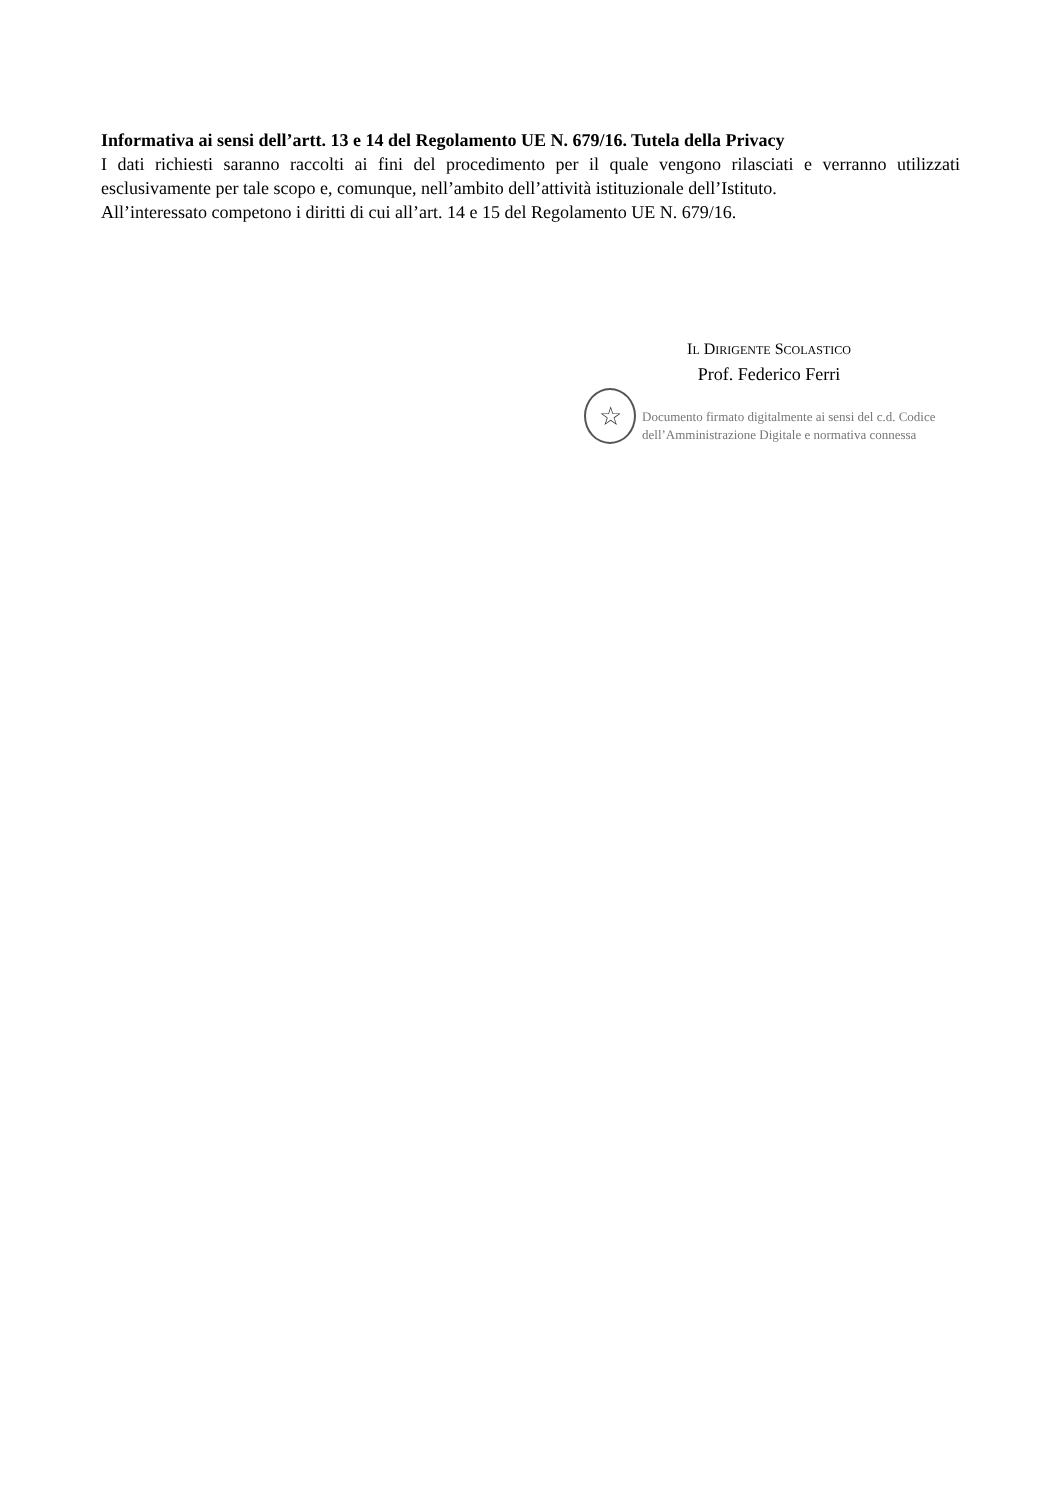Informativa ai sensi dell’artt. 13 e 14 del Regolamento UE N. 679/16. Tutela della Privacy
I dati richiesti saranno raccolti ai fini del procedimento per il quale vengono rilasciati e verranno utilizzati esclusivamente per tale scopo e, comunque, nell’ambito dell’attività istituzionale dell’Istituto.
All’interessato competono i diritti di cui all’art. 14 e 15 del Regolamento UE N. 679/16.
IL DIRIGENTE SCOLASTICO
Prof. Federico Ferri
☆
Documento firmato digitalmente ai sensi del c.d. Codice
dell’Amministrazione Digitale e normativa connessa